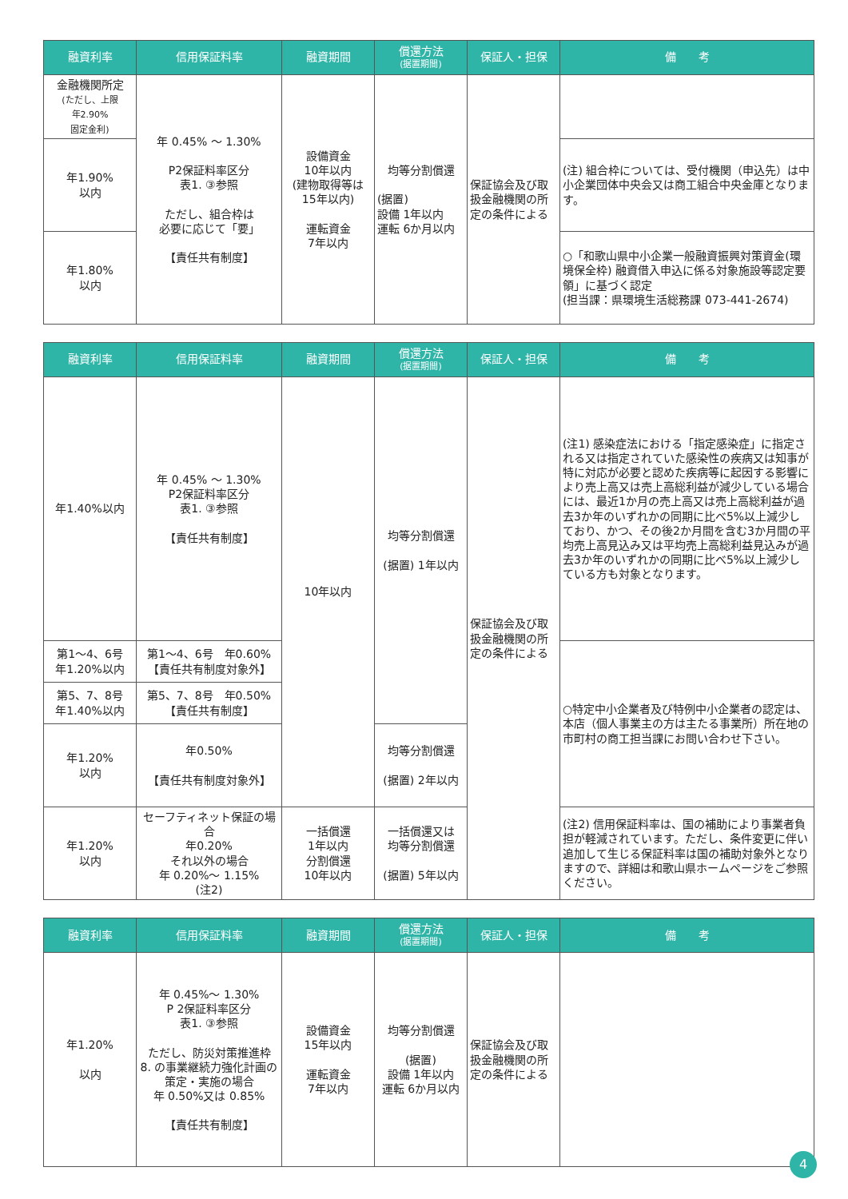| 融資利率 | 信用保証料率 | 融資期間 | 償還方法 (据置期間) | 保証人・担保 | 備 考 |
| --- | --- | --- | --- | --- | --- |
| 金融機関所定 (ただし、上限 年2.90% 固定金利) | 年 0.45% ～ 1.30% P2保証料率区分 表1. ③参照 ただし、組合枠は 必要に応じて「要」 【責任共有制度】 | 設備資金 10年以内 (建物取得等は 15年以内) 運転資金 7年以内 | 均等分割償還 (据置) 設備 1年以内 運転 6か月以内 | 保証協会及び取扱金融機関の所定の条件による | |
| 年1.90% 以内 | | | | | (注) 組合枠については、受付機関（申込先）は中小企業団体中央会又は商工組合中央金庫となります。 |
| 年1.80% 以内 | | | | | ○「和歌山県中小企業一般融資振興対策資金(環境保全枠) 融資借入申込に係る対象施設等認定要領」に基づく認定 (担当課：県環境生活総務課 073-441-2674) |
| 融資利率 | 信用保証料率 | 融資期間 | 償還方法 (据置期間) | 保証人・担保 | 備 考 |
| --- | --- | --- | --- | --- | --- |
| 年1.40%以内 | 年 0.45% ～ 1.30% P2保証料率区分 表1. ③参照 【責任共有制度】 | 10年以内 | 均等分割償還 (据置) 1年以内 | 保証協会及び取扱金融機関の所定の条件による | (注1) 感染症法における「指定感染症」に指定される又は指定されていた感染性の疾病又は知事が特に対応が必要と認めた疾病等に起因する影響により売上高又は売上高総利益が減少している場合には、最近1か月の売上高又は売上高総利益が過去3か年のいずれかの同期に比べ5%以上減少しており、かつ、その後2か月間を含む3か月間の平均売上高見込み又は平均売上高総利益見込みが過去3か年のいずれかの同期に比べ5%以上減少している方も対象となります。 |
| 第1～4、6号 年1.20%以内 | 第1～4、6号 年0.60% 【責任共有制度対象外】 | | | | ○特定中小企業者及び特例中小企業者の認定は、本店（個人事業主の方は主たる事業所）所在地の市町村の商工担当課にお問い合わせ下さい。 |
| 第5、7、8号 年1.40%以内 | 第5、7、8号 年0.50% 【責任共有制度】 | | | | |
| 年1.20% 以内 | 年0.50% 【責任共有制度対象外】 | | 均等分割償還 (据置) 2年以内 | | |
| 年1.20% 以内 | セーフティネット保証の場合 年0.20% それ以外の場合 年 0.20%～ 1.15% (注2) | 一括償還 1年以内 分割償還 10年以内 | 一括償還又は 均等分割償還 (据置) 5年以内 | | (注2) 信用保証料率は、国の補助により事業者負担が軽減されています。ただし、条件変更に伴い追加して生じる保証料率は国の補助対象外となりますので、詳細は和歌山県ホームページをご参照ください。 |
| 融資利率 | 信用保証料率 | 融資期間 | 償還方法 (据置期間) | 保証人・担保 | 備 考 |
| --- | --- | --- | --- | --- | --- |
| 年1.20% 以内 | 年 0.45%～ 1.30% P 2保証料率区分 表1. ③参照 ただし、防災対策推進枠 8. の事業継続力強化計画の策定・実施の場合 年 0.50%又は 0.85% 【責任共有制度】 | 設備資金 15年以内 運転資金 7年以内 | 均等分割償還 (据置) 設備 1年以内 運転 6か月以内 | 保証協会及び取扱金融機関の所定の条件による | |
4